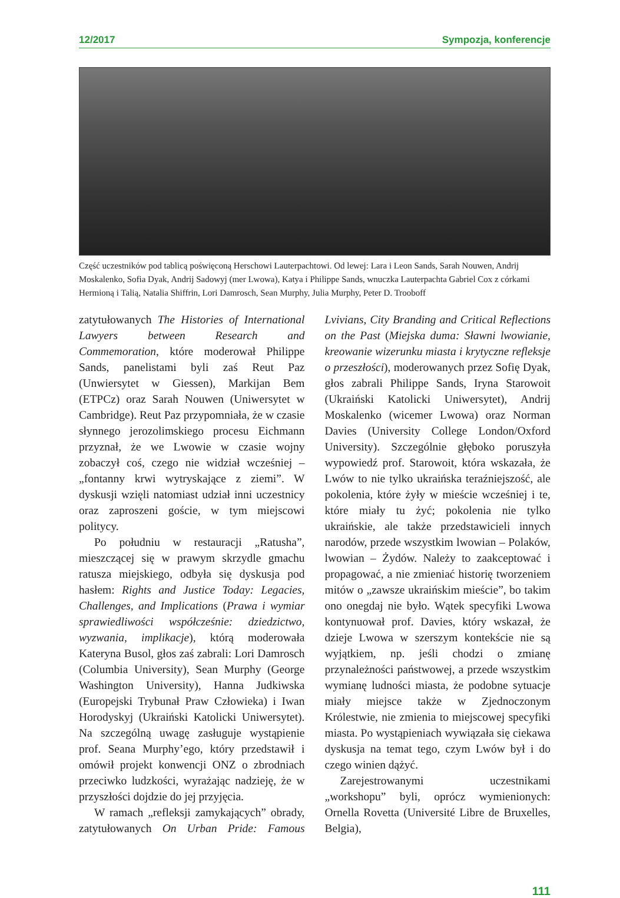12/2017 Sympozja, konferencje
Część uczestników pod tablicą poświęconą Herschowi Lauterpachtowi. Od lewej: Lara i Leon Sands, Sarah Nouwen, Andrij Moskalenko, Sofia Dyak, Andrij Sadowyj (mer Lwowa), Katya i Philippe Sands, wnuczka Lauterpachta Gabriel Cox z córkami Hermioną i Talią, Natalia Shiffrin, Lori Damrosch, Sean Murphy, Julia Murphy, Peter D. Trooboff
zatytułowanych The Histories of International Lawyers between Research and Commemoration, które moderował Philippe Sands, panelistami byli zaś Reut Paz (Unwiersytet w Giessen), Markijan Bem (ETPCz) oraz Sarah Nouwen (Uniwersytet w Cambridge). Reut Paz przypomniała, że w czasie słynnego jerozolimskiego procesu Eichmann przyznał, że we Lwowie w czasie wojny zobaczył coś, czego nie widział wcześniej – „fontanny krwi wytryskające z ziemi”. W dyskusji wzięli natomiast udział inni uczestnicy oraz zaproszeni goście, w tym miejscowi politycy.
Po południu w restauracji „Ratusha”, mieszczącej się w prawym skrzydle gmachu ratusza miejskiego, odbyła się dyskusja pod hasłem: Rights and Justice Today: Legacies, Challenges, and Implications (Prawa i wymiar sprawiedliwości współcześnie: dziedzictwo, wyzwania, implikacje), którą moderowała Kateryna Busol, głos zaś zabrali: Lori Damrosch (Columbia University), Sean Murphy (George Washington University), Hanna Judkiwska (Europejski Trybunał Praw Człowieka) i Iwan Horodyskyj (Ukraiński Katolicki Uniwersytet). Na szczególną uwagę zasługuje wystąpienie prof. Seana Murphy’ego, który przedstawił i omówił projekt konwencji ONZ o zbrodniach przeciwko ludzkości, wyrażając nadzieję, że w przyszłości dojdzie do jej przyjęcia.
W ramach „refleksji zamykających” obrady, zatytułowanych On Urban Pride: Famous Lvivians, City Branding and Critical Reflections on the Past (Miejska duma: Sławni lwowianie, kreowanie wizerunku miasta i krytyczne refleksje o przeszłości), moderowanych przez Sofię Dyak, głos zabrali Philippe Sands, Iryna Starowoit (Ukraiński Katolicki Uniwersytet), Andrij Moskalenko (wicemer Lwowa) oraz Norman Davies (University College London/Oxford University). Szczególnie głęboko poruszyła wypowiedź prof. Starowoit, która wskazała, że Lwów to nie tylko ukraińska teraźniejszość, ale pokolenia, które żyły w mieście wcześniej i te, które miały tu żyć; pokolenia nie tylko ukraińskie, ale także przedstawicieli innych narodów, przede wszystkim lwowian – Polaków, lwowian – Żydów. Należy to zaakceptować i propagować, a nie zmieniać historię tworzeniem mitów o „zawsze ukraińskim mieście”, bo takim ono onegdaj nie było. Wątek specyfiki Lwowa kontynuował prof. Davies, który wskazał, że dzieje Lwowa w szerszym kontekście nie są wyjątkiem, np. jeśli chodzi o zmianę przynależności państwowej, a przede wszystkim wymianę ludności miasta, że podobne sytuacje miały miejsce także w Zjednoczonym Królestwie, nie zmienia to miejscowej specyfiki miasta. Po wystąpieniach wywiązała się ciekawa dyskusja na temat tego, czym Lwów był i do czego winien dążyć.
Zarejestrowanymi uczestnikami „workshopu” byli, oprócz wymienionych: Ornella Rovetta (Université Libre de Bruxelles, Belgia),
111